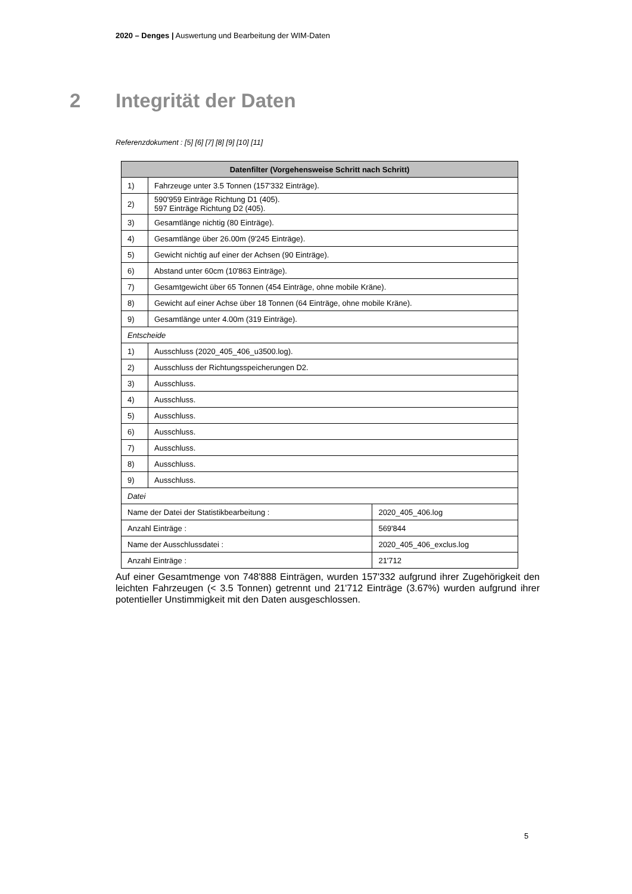2020 – Denges | Auswertung und Bearbeitung der WIM-Daten
2 Integrität der Daten
Referenzdokument : [5] [6] [7] [8] [9] [10] [11]
| Datenfilter (Vorgehensweise Schritt nach Schritt) | | |
| --- | --- | --- |
| 1) | Fahrzeuge unter 3.5 Tonnen (157'332 Einträge). | |
| 2) | 590'959 Einträge Richtung D1 (405). 597 Einträge Richtung D2 (405). | |
| 3) | Gesamtlänge nichtig (80 Einträge). | |
| 4) | Gesamtlänge über 26.00m (9'245 Einträge). | |
| 5) | Gewicht nichtig auf einer der Achsen (90 Einträge). | |
| 6) | Abstand unter 60cm (10'863 Einträge). | |
| 7) | Gesamtgewicht über 65 Tonnen (454 Einträge, ohne mobile Kräne). | |
| 8) | Gewicht auf einer Achse über 18 Tonnen (64 Einträge, ohne mobile Kräne). | |
| 9) | Gesamtlänge unter 4.00m (319 Einträge). | |
| Entscheide | | |
| 1) | Ausschluss (2020_405_406_u3500.log). | |
| 2) | Ausschluss der Richtungsspeicherungen D2. | |
| 3) | Ausschluss. | |
| 4) | Ausschluss. | |
| 5) | Ausschluss. | |
| 6) | Ausschluss. | |
| 7) | Ausschluss. | |
| 8) | Ausschluss. | |
| 9) | Ausschluss. | |
| Datei | | |
| Name der Datei der Statistikbearbeitung : | | 2020_405_406.log |
| Anzahl Einträge : | | 569'844 |
| Name der Ausschlussdatei : | | 2020_405_406_exclus.log |
| Anzahl Einträge : | | 21'712 |
Auf einer Gesamtmenge von 748'888 Einträgen, wurden 157'332 aufgrund ihrer Zugehörigkeit den leichten Fahrzeugen (< 3.5 Tonnen) getrennt und 21'712 Einträge (3.67%) wurden aufgrund ihrer potentieller Unstimmigkeit mit den Daten ausgeschlossen.
5